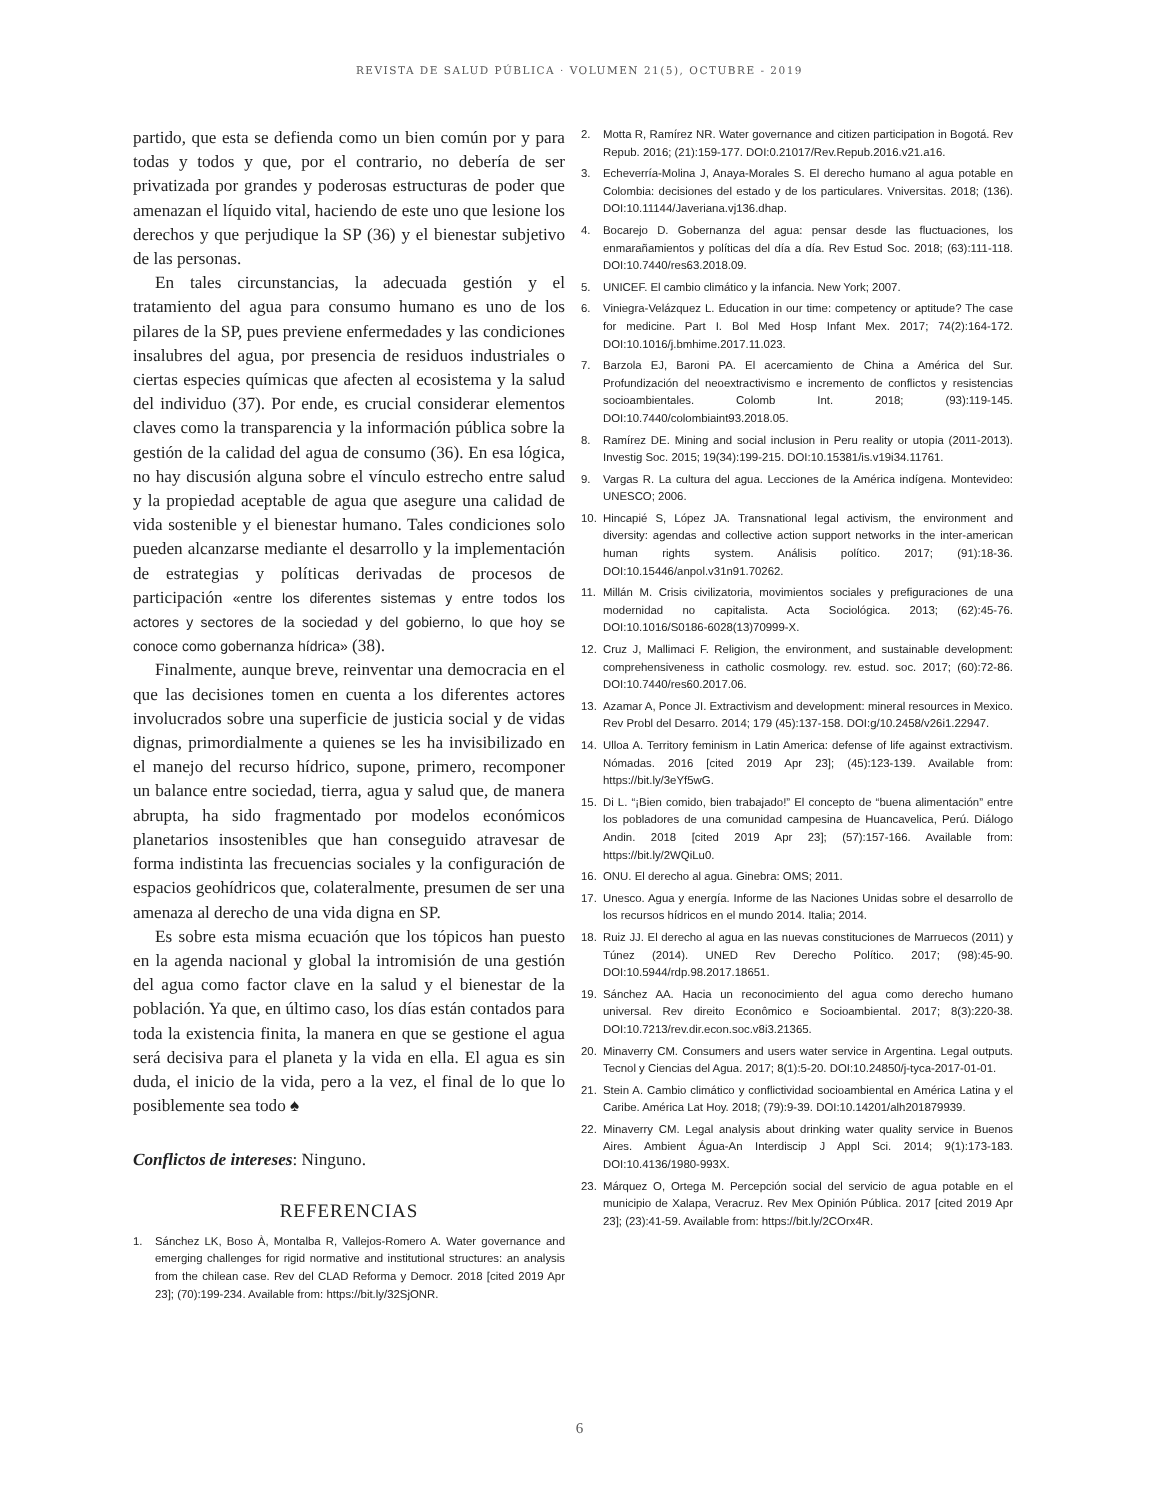REVISTA DE SALUD PÚBLICA · VOLUMEN 21(5), OCTUBRE - 2019
partido, que esta se defienda como un bien común por y para todas y todos y que, por el contrario, no debería de ser privatizada por grandes y poderosas estructuras de poder que amenazan el líquido vital, haciendo de este uno que lesione los derechos y que perjudique la SP (36) y el bienestar subjetivo de las personas.
En tales circunstancias, la adecuada gestión y el tratamiento del agua para consumo humano es uno de los pilares de la SP, pues previene enfermedades y las condiciones insalubres del agua, por presencia de residuos industriales o ciertas especies químicas que afecten al ecosistema y la salud del individuo (37). Por ende, es crucial considerar elementos claves como la transparencia y la información pública sobre la gestión de la calidad del agua de consumo (36). En esa lógica, no hay discusión alguna sobre el vínculo estrecho entre salud y la propiedad aceptable de agua que asegure una calidad de vida sostenible y el bienestar humano. Tales condiciones solo pueden alcanzarse mediante el desarrollo y la implementación de estrategias y políticas derivadas de procesos de participación «entre los diferentes sistemas y entre todos los actores y sectores de la sociedad y del gobierno, lo que hoy se conoce como gobernanza hídrica» (38).
Finalmente, aunque breve, reinventar una democracia en el que las decisiones tomen en cuenta a los diferentes actores involucrados sobre una superficie de justicia social y de vidas dignas, primordialmente a quienes se les ha invisibilizado en el manejo del recurso hídrico, supone, primero, recomponer un balance entre sociedad, tierra, agua y salud que, de manera abrupta, ha sido fragmentado por modelos económicos planetarios insostenibles que han conseguido atravesar de forma indistinta las frecuencias sociales y la configuración de espacios geohídricos que, colateralmente, presumen de ser una amenaza al derecho de una vida digna en SP.
Es sobre esta misma ecuación que los tópicos han puesto en la agenda nacional y global la intromisión de una gestión del agua como factor clave en la salud y el bienestar de la población. Ya que, en último caso, los días están contados para toda la existencia finita, la manera en que se gestione el agua será decisiva para el planeta y la vida en ella. El agua es sin duda, el inicio de la vida, pero a la vez, el final de lo que lo posiblemente sea todo ♠
Conflictos de intereses: Ninguno.
REFERENCIAS
1. Sánchez LK, Boso À, Montalba R, Vallejos-Romero A. Water governance and emerging challenges for rigid normative and institutional structures: an analysis from the chilean case. Rev del CLAD Reforma y Democr. 2018 [cited 2019 Apr 23]; (70):199-234. Available from: https://bit.ly/32SjONR.
2. Motta R, Ramírez NR. Water governance and citizen participation in Bogotá. Rev Repub. 2016; (21):159-177. DOI:0.21017/Rev.Repub.2016.v21.a16.
3. Echeverría-Molina J, Anaya-Morales S. El derecho humano al agua potable en Colombia: decisiones del estado y de los particulares. Vniversitas. 2018; (136). DOI:10.11144/Javeriana.vj136.dhap.
4. Bocarejo D. Gobernanza del agua: pensar desde las fluctuaciones, los enmarañamientos y políticas del día a día. Rev Estud Soc. 2018; (63):111-118. DOI:10.7440/res63.2018.09.
5. UNICEF. El cambio climático y la infancia. New York; 2007.
6. Viniegra-Velázquez L. Education in our time: competency or aptitude? The case for medicine. Part I. Bol Med Hosp Infant Mex. 2017; 74(2):164-172. DOI:10.1016/j.bmhime.2017.11.023.
7. Barzola EJ, Baroni PA. El acercamiento de China a América del Sur. Profundización del neoextractivismo e incremento de conflictos y resistencias socioambientales. Colomb Int. 2018; (93):119-145. DOI:10.7440/colombiaint93.2018.05.
8. Ramírez DE. Mining and social inclusion in Peru reality or utopia (2011-2013). Investig Soc. 2015; 19(34):199-215. DOI:10.15381/is.v19i34.11761.
9. Vargas R. La cultura del agua. Lecciones de la América indígena. Montevideo: UNESCO; 2006.
10. Hincapié S, López JA. Transnational legal activism, the environment and diversity: agendas and collective action support networks in the inter-american human rights system. Análisis político. 2017; (91):18-36. DOI:10.15446/anpol.v31n91.70262.
11. Millán M. Crisis civilizatoria, movimientos sociales y prefiguraciones de una modernidad no capitalista. Acta Sociológica. 2013; (62):45-76. DOI:10.1016/S0186-6028(13)70999-X.
12. Cruz J, Mallimaci F. Religion, the environment, and sustainable development: comprehensiveness in catholic cosmology. rev. estud. soc. 2017; (60):72-86. DOI:10.7440/res60.2017.06.
13. Azamar A, Ponce JI. Extractivism and development: mineral resources in Mexico. Rev Probl del Desarro. 2014; 179 (45):137-158. DOI:g/10.2458/v26i1.22947.
14. Ulloa A. Territory feminism in Latin America: defense of life against extractivism. Nómadas. 2016 [cited 2019 Apr 23]; (45):123-139. Available from: https://bit.ly/3eYf5wG.
15. Di L. “¡Bien comido, bien trabajado!” El concepto de “buena alimentación” entre los pobladores de una comunidad campesina de Huancavelica, Perú. Diálogo Andin. 2018 [cited 2019 Apr 23]; (57):157-166. Available from: https://bit.ly/2WQiLu0.
16. ONU. El derecho al agua. Ginebra: OMS; 2011.
17. Unesco. Agua y energía. Informe de las Naciones Unidas sobre el desarrollo de los recursos hídricos en el mundo 2014. Italia; 2014.
18. Ruiz JJ. El derecho al agua en las nuevas constituciones de Marruecos (2011) y Túnez (2014). UNED Rev Derecho Político. 2017; (98):45-90. DOI:10.5944/rdp.98.2017.18651.
19. Sánchez AA. Hacia un reconocimiento del agua como derecho humano universal. Rev direito Econômico e Socioambiental. 2017; 8(3):220-38. DOI:10.7213/rev.dir.econ.soc.v8i3.21365.
20. Minaverry CM. Consumers and users water service in Argentina. Legal outputs. Tecnol y Ciencias del Agua. 2017; 8(1):5-20. DOI:10.24850/j-tyca-2017-01-01.
21. Stein A. Cambio climático y conflictividad socioambiental en América Latina y el Caribe. América Lat Hoy. 2018; (79):9-39. DOI:10.14201/alh201879939.
22. Minaverry CM. Legal analysis about drinking water quality service in Buenos Aires. Ambient Água-An Interdiscip J Appl Sci. 2014; 9(1):173-183. DOI:10.4136/1980-993X.
23. Márquez O, Ortega M. Percepción social del servicio de agua potable en el municipio de Xalapa, Veracruz. Rev Mex Opinión Pública. 2017 [cited 2019 Apr 23]; (23):41-59. Available from: https://bit.ly/2COrx4R.
6